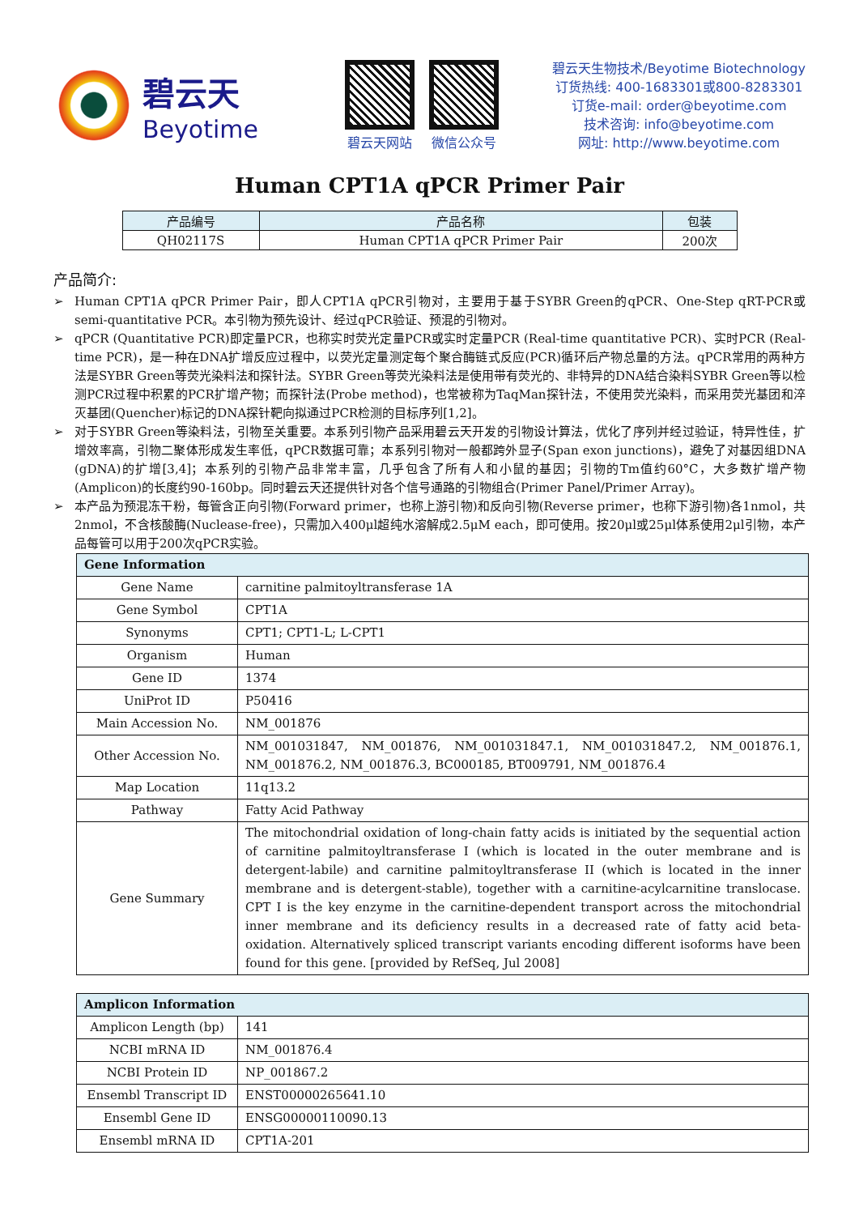碧云天
Beyotime
碧云天网站 微信公众号
碧云天生物技术/Beyotime Biotechnology
订货热线: 400-1683301或800-8283301
订货e-mail: order@beyotime.com
技术咨询: info@beyotime.com
网址: http://www.beyotime.com
Human CPT1A qPCR Primer Pair
| 产品编号 | 产品名称 | 包装 |
| --- | --- | --- |
| QH02117S | Human CPT1A qPCR Primer Pair | 200次 |
产品简介:
➢ Human CPT1A qPCR Primer Pair，即人CPT1A qPCR引物对，主要用于基于SYBR Green的qPCR、One-Step qRT-PCR或semi-quantitative PCR。本引物为预先设计、经过qPCR验证、预混的引物对。
➢ qPCR (Quantitative PCR)即定量PCR，也称实时荧光定量PCR或实时定量PCR (Real-time quantitative PCR)、实时PCR (Real-time PCR)，是一种在DNA扩增反应过程中，以荧光定量测定每个聚合酶链式反应(PCR)循环后产物总量的方法。qPCR常用的两种方法是SYBR Green等荧光染料法和探针法。SYBR Green等荧光染料法是使用带有荧光的、非特异的DNA结合染料SYBR Green等以检测PCR过程中积累的PCR扩增产物；而探针法(Probe method)，也常被称为TaqMan探针法，不使用荧光染料，而采用荧光基团和淬灭基团(Quencher)标记的DNA探针靶向拟通过PCR检测的目标序列[1,2]。
➢ 对于SYBR Green等染料法，引物至关重要。本系列引物产品采用碧云天开发的引物设计算法，优化了序列并经过验证，特异性佳，扩增效率高，引物二聚体形成发生率低，qPCR数据可靠；本系列引物对一般都跨外显子(Span exon junctions)，避免了对基因组DNA (gDNA)的扩增[3,4]；本系列的引物产品非常丰富，几乎包含了所有人和小鼠的基因；引物的Tm值约60°C，大多数扩增产物(Amplicon)的长度约90-160bp。同时碧云天还提供针对各个信号通路的引物组合(Primer Panel/Primer Array)。
➢ 本产品为预混冻干粉，每管含正向引物(Forward primer，也称上游引物)和反向引物(Reverse primer，也称下游引物)各1nmol，共2nmol，不含核酸酶(Nuclease-free)，只需加入400μl超纯水溶解成2.5μM each，即可使用。按20μl或25μl体系使用2μl引物，本产品每管可以用于200次qPCR实验。
| Gene Information | |
| --- | --- |
| Gene Name | carnitine palmitoyltransferase 1A |
| Gene Symbol | CPT1A |
| Synonyms | CPT1; CPT1-L; L-CPT1 |
| Organism | Human |
| Gene ID | 1374 |
| UniProt ID | P50416 |
| Main Accession No. | NM_001876 |
| Other Accession No. | NM_001031847, NM_001876, NM_001031847.1, NM_001031847.2, NM_001876.1, NM_001876.2, NM_001876.3, BC000185, BT009791, NM_001876.4 |
| Map Location | 11q13.2 |
| Pathway | Fatty Acid Pathway |
| Gene Summary | The mitochondrial oxidation of long-chain fatty acids is initiated by the sequential action of carnitine palmitoyltransferase I (which is located in the outer membrane and is detergent-labile) and carnitine palmitoyltransferase II (which is located in the inner membrane and is detergent-stable), together with a carnitine-acylcarnitine translocase. CPT I is the key enzyme in the carnitine-dependent transport across the mitochondrial inner membrane and its deficiency results in a decreased rate of fatty acid beta-oxidation. Alternatively spliced transcript variants encoding different isoforms have been found for this gene. [provided by RefSeq, Jul 2008] |
| Amplicon Information | |
| --- | --- |
| Amplicon Length (bp) | 141 |
| NCBI mRNA ID | NM_001876.4 |
| NCBI Protein ID | NP_001867.2 |
| Ensembl Transcript ID | ENST00000265641.10 |
| Ensembl Gene ID | ENSG00000110090.13 |
| Ensembl mRNA ID | CPT1A-201 |